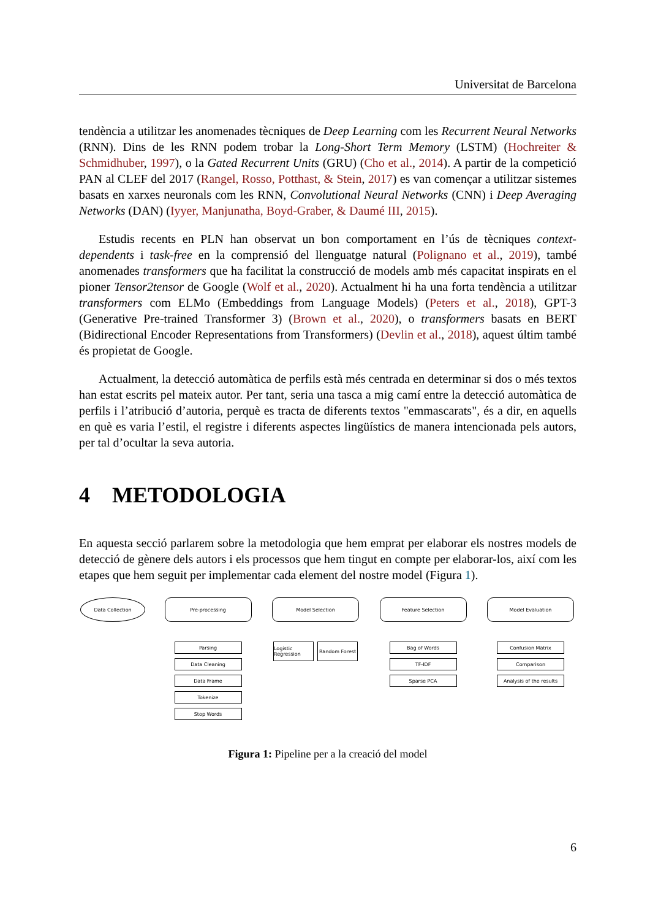Universitat de Barcelona
tendència a utilitzar les anomenades tècniques de Deep Learning com les Recurrent Neural Networks (RNN). Dins de les RNN podem trobar la Long-Short Term Memory (LSTM) (Hochreiter & Schmidhuber, 1997), o la Gated Recurrent Units (GRU) (Cho et al., 2014). A partir de la competició PAN al CLEF del 2017 (Rangel, Rosso, Potthast, & Stein, 2017) es van començar a utilitzar sistemes basats en xarxes neuronals com les RNN, Convolutional Neural Networks (CNN) i Deep Averaging Networks (DAN) (Iyyer, Manjunatha, Boyd-Graber, & Daumé III, 2015).
Estudis recents en PLN han observat un bon comportament en l’ús de tècniques context-dependents i task-free en la comprensió del llenguatge natural (Polignano et al., 2019), també anomenades transformers que ha facilitat la construcció de models amb més capacitat inspirats en el pioner Tensor2tensor de Google (Wolf et al., 2020). Actualment hi ha una forta tendència a utilitzar transformers com ELMo (Embeddings from Language Models) (Peters et al., 2018), GPT-3 (Generative Pre-trained Transformer 3) (Brown et al., 2020), o transformers basats en BERT (Bidirectional Encoder Representations from Transformers) (Devlin et al., 2018), aquest últim també és propietat de Google.
Actualment, la detecció automàtica de perfils està més centrada en determinar si dos o més textos han estat escrits pel mateix autor. Per tant, seria una tasca a mig camí entre la detecció automàtica de perfils i l’atribució d’autoria, perquè es tracta de diferents textos "emmascarats", és a dir, en aquells en què es varia l’estil, el registre i diferents aspectes lingüístics de manera intencionada pels autors, per tal d’ocultar la seva autoria.
4 METODOLOGIA
En aquesta secció parlarem sobre la metodologia que hem emprat per elaborar els nostres models de detecció de gènere dels autors i els processos que hem tingut en compte per elaborar-los, així com les etapes que hem seguit per implementar cada element del nostre model (Figura 1).
Data Collection Pre-processing
Parsing
Data Cleaning
Data Frame
Tokenize
Stop Words
Model Selection
Logistic Regression
Random Forest
Feature Selection
Bag of Words
TF-IDF
Sparse PCA
Model Evaluation
Confusion Matrix
Comparison
Analysis of the results
Figura 1: Pipeline per a la creació del model
6